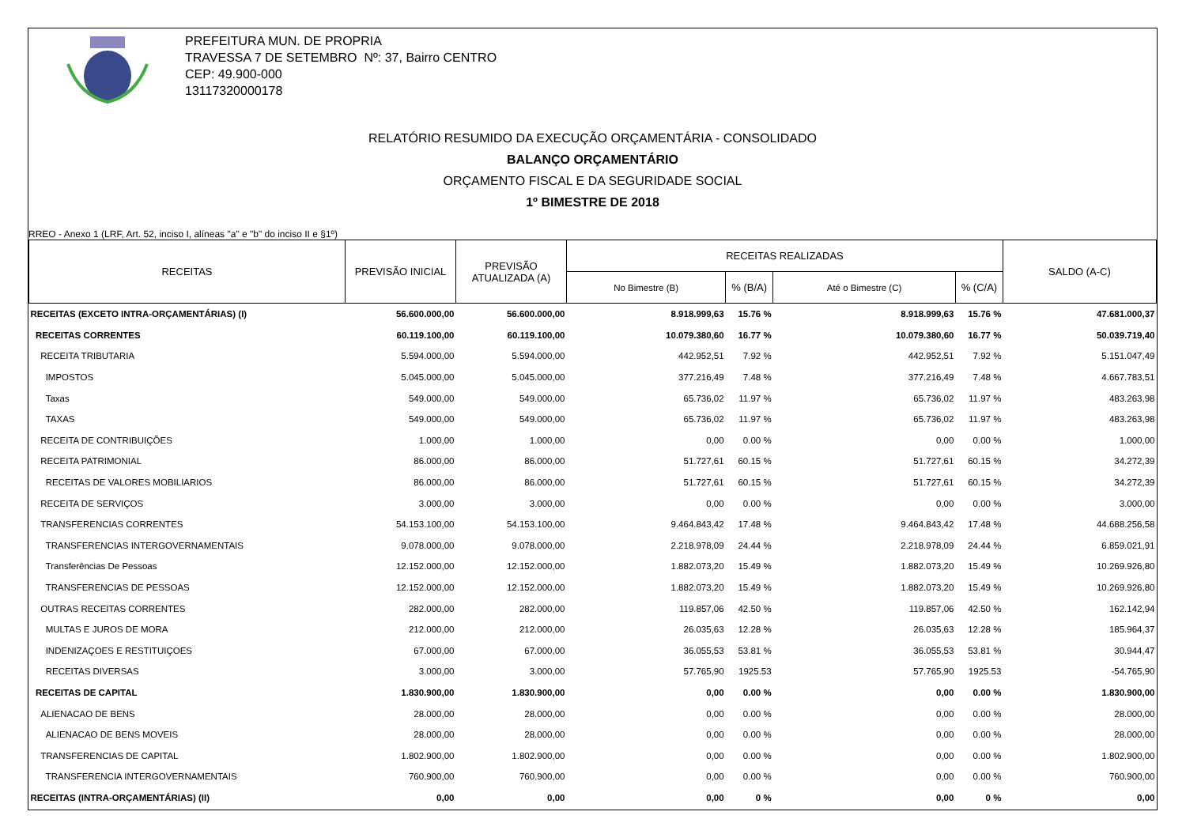PREFEITURA MUN. DE PROPRIA
TRAVESSA 7 DE SETEMBRO Nº: 37, Bairro CENTRO
CEP: 49.900-000
13117320000178
RELATÓRIO RESUMIDO DA EXECUÇÃO ORÇAMENTÁRIA - CONSOLIDADO
BALANÇO ORÇAMENTÁRIO
ORÇAMENTO FISCAL E DA SEGURIDADE SOCIAL
1º BIMESTRE DE 2018
RREO - Anexo 1 (LRF, Art. 52, inciso I, alíneas "a" e "b" do inciso II e §1º)
| RECEITAS | PREVISÃO INICIAL | PREVISÃO ATUALIZADA (A) | RECEITAS REALIZADAS | | | | SALDO (A-C) |
| --- | --- | --- | --- | --- | --- | --- | --- |
| | | | No Bimestre (B) | % (B/A) | Até o Bimestre (C) | % (C/A) | |
| RECEITAS (EXCETO INTRA-ORÇAMENTÁRIAS) (I) | 56.600.000,00 | 56.600.000,00 | 8.918.999,63 | 15.76 % | 8.918.999,63 | 15.76 % | 47.681.000,37 |
| RECEITAS CORRENTES | 60.119.100,00 | 60.119.100,00 | 10.079.380,60 | 16.77 % | 10.079.380,60 | 16.77 % | 50.039.719,40 |
| RECEITA TRIBUTARIA | 5.594.000,00 | 5.594.000,00 | 442.952,51 | 7.92 % | 442.952,51 | 7.92 % | 5.151.047,49 |
| IMPOSTOS | 5.045.000,00 | 5.045.000,00 | 377.216,49 | 7.48 % | 377.216,49 | 7.48 % | 4.667.783,51 |
| Taxas | 549.000,00 | 549.000,00 | 65.736,02 | 11.97 % | 65.736,02 | 11.97 % | 483.263,98 |
| TAXAS | 549.000,00 | 549.000,00 | 65.736,02 | 11.97 % | 65.736,02 | 11.97 % | 483.263,98 |
| RECEITA DE CONTRIBUIÇÕES | 1.000,00 | 1.000,00 | 0,00 | 0.00 % | 0,00 | 0.00 % | 1.000,00 |
| RECEITA PATRIMONIAL | 86.000,00 | 86.000,00 | 51.727,61 | 60.15 % | 51.727,61 | 60.15 % | 34.272,39 |
| RECEITAS DE VALORES MOBILIARIOS | 86.000,00 | 86.000,00 | 51.727,61 | 60.15 % | 51.727,61 | 60.15 % | 34.272,39 |
| RECEITA DE SERVIÇOS | 3.000,00 | 3.000,00 | 0,00 | 0.00 % | 0,00 | 0.00 % | 3.000,00 |
| TRANSFERENCIAS CORRENTES | 54.153.100,00 | 54.153.100,00 | 9.464.843,42 | 17.48 % | 9.464.843,42 | 17.48 % | 44.688.256,58 |
| TRANSFERENCIAS INTERGOVERNAMENTAIS | 9.078.000,00 | 9.078.000,00 | 2.218.978,09 | 24.44 % | 2.218.978,09 | 24.44 % | 6.859.021,91 |
| Transferências De Pessoas | 12.152.000,00 | 12.152.000,00 | 1.882.073,20 | 15.49 % | 1.882.073,20 | 15.49 % | 10.269.926,80 |
| TRANSFERENCIAS DE PESSOAS | 12.152.000,00 | 12.152.000,00 | 1.882.073,20 | 15.49 % | 1.882.073,20 | 15.49 % | 10.269.926,80 |
| OUTRAS RECEITAS CORRENTES | 282.000,00 | 282.000,00 | 119.857,06 | 42.50 % | 119.857,06 | 42.50 % | 162.142,94 |
| MULTAS E JUROS DE MORA | 212.000,00 | 212.000,00 | 26.035,63 | 12.28 % | 26.035,63 | 12.28 % | 185.964,37 |
| INDENIZAÇOES E RESTITUIÇOES | 67.000,00 | 67.000,00 | 36.055,53 | 53.81 % | 36.055,53 | 53.81 % | 30.944,47 |
| RECEITAS DIVERSAS | 3.000,00 | 3.000,00 | 57.765,90 | 1925.53 | 57.765,90 | 1925.53 | -54.765,90 |
| RECEITAS DE CAPITAL | 1.830.900,00 | 1.830.900,00 | 0,00 | 0.00 % | 0,00 | 0.00 % | 1.830.900,00 |
| ALIENACAO DE BENS | 28.000,00 | 28.000,00 | 0,00 | 0.00 % | 0,00 | 0.00 % | 28.000,00 |
| ALIENACAO DE BENS MOVEIS | 28.000,00 | 28.000,00 | 0,00 | 0.00 % | 0,00 | 0.00 % | 28.000,00 |
| TRANSFERENCIAS DE CAPITAL | 1.802.900,00 | 1.802.900,00 | 0,00 | 0.00 % | 0,00 | 0.00 % | 1.802.900,00 |
| TRANSFERENCIA INTERGOVERNAMENTAIS | 760.900,00 | 760.900,00 | 0,00 | 0.00 % | 0,00 | 0.00 % | 760.900,00 |
| RECEITAS (INTRA-ORÇAMENTÁRIAS) (II) | 0,00 | 0,00 | 0,00 | 0 % | 0,00 | 0 % | 0,00 |